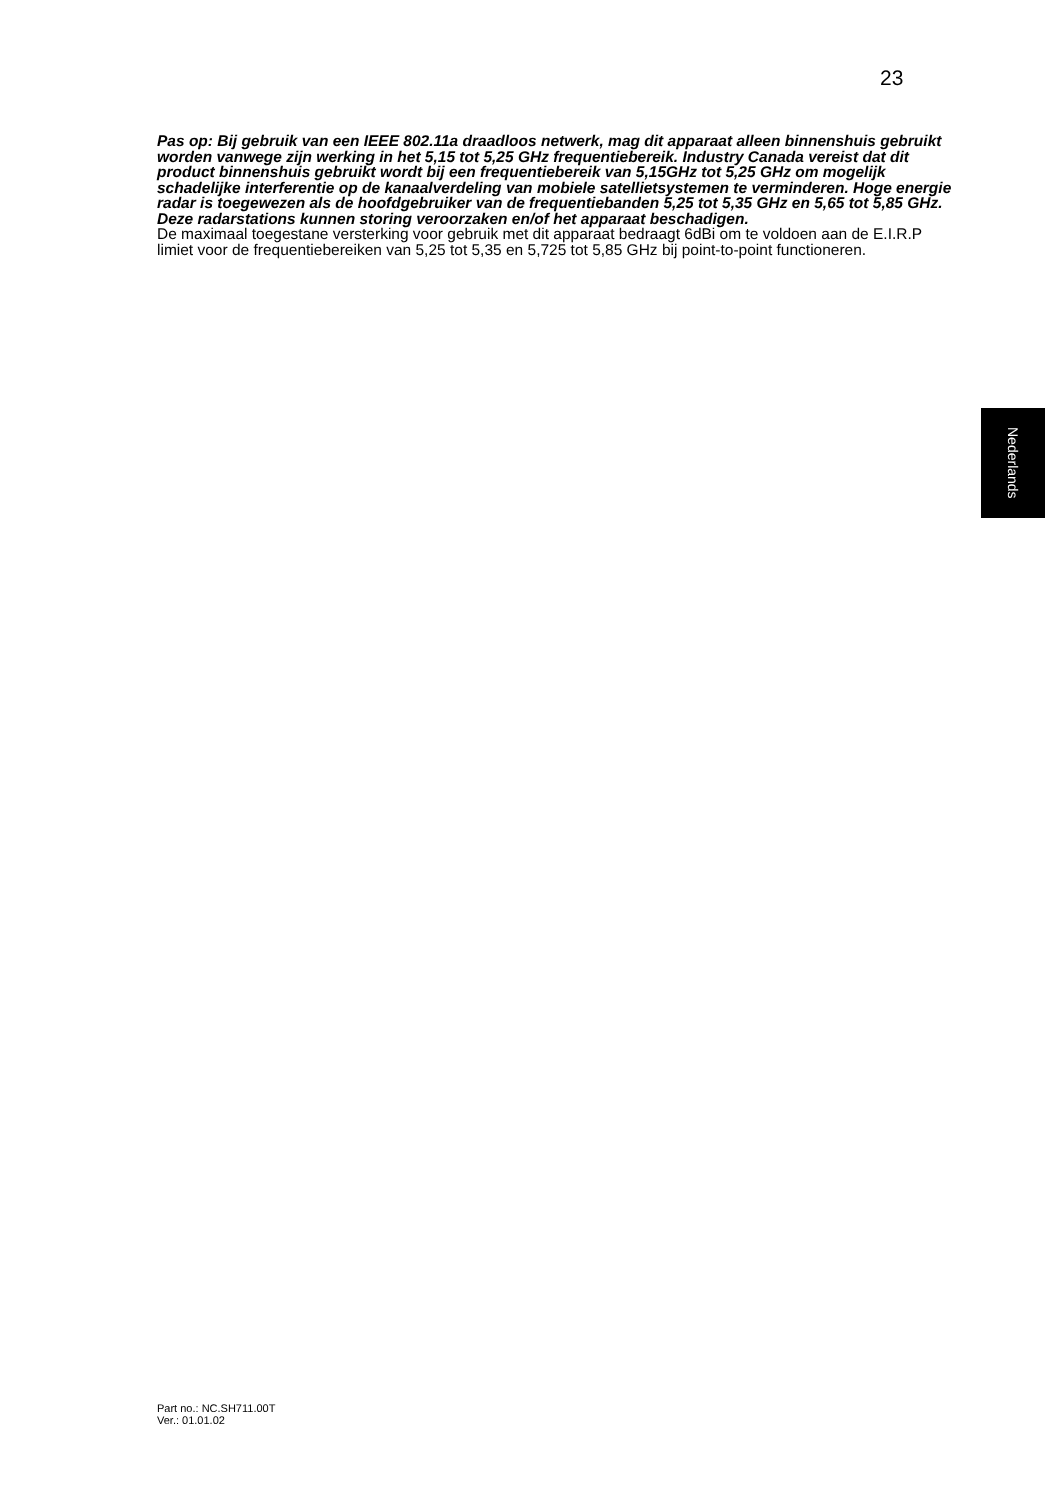23
Pas op: Bij gebruik van een IEEE 802.11a draadloos netwerk, mag dit apparaat alleen binnenshuis gebruikt worden vanwege zijn werking in het 5,15 tot 5,25 GHz frequentiebereik. Industry Canada vereist dat dit product binnenshuis gebruikt wordt bij een frequentiebereik van 5,15GHz tot 5,25 GHz om mogelijk schadelijke interferentie op de kanaalverdeling van mobiele satellietsystemen te verminderen. Hoge energie radar is toegewezen als de hoofdgebruiker van de frequentiebanden 5,25 tot 5,35 GHz en 5,65 tot 5,85 GHz. Deze radarstations kunnen storing veroorzaken en/of het apparaat beschadigen.
De maximaal toegestane versterking voor gebruik met dit apparaat bedraagt 6dBi om te voldoen aan de E.I.R.P limiet voor de frequentiebereiken van 5,25 tot 5,35 en 5,725 tot 5,85 GHz bij point-to-point functioneren.
Nederlands
Part no.: NC.SH711.00T
Ver.: 01.01.02